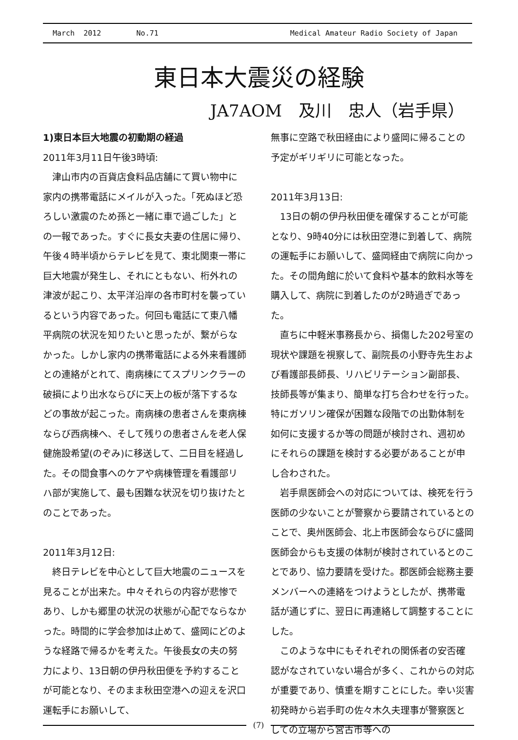March 2012 No.71 Medical Amateur Radio Society of Japan
東日本大震災の経験
JA7AOM　及川　忠人（岩手県）
1)東日本巨大地震の初動期の経過
2011年3月11日午後3時頃:
津山市内の百貨店食料品店舗にて買い物中に家内の携帯電話にメイルが入った。「死ぬほど恐ろしい激震のため孫と一緒に車で過ごした」との一報であった。すぐに長女夫妻の住居に帰り、午後４時半頃からテレビを見て、東北関東一帯に巨大地震が発生し、それにともない、桁外れの津波が起こり、太平洋沿岸の各市町村を襲っているという内容であった。何回も電話にて東八幡平病院の状況を知りたいと思ったが、繋がらなかった。しかし家内の携帯電話による外来看護師との連絡がとれて、南病棟にてスプリンクラーの破損により出水ならびに天上の板が落下するなどの事故が起こった。南病棟の患者さんを東病棟ならび西病棟へ、そして残りの患者さんを老人保健施設希望(のぞみ)に移送して、二日目を経過した。その間食事へのケアや病棟管理を看護部リハ部が実施して、最も困難な状況を切り抜けたとのことであった。
2011年3月12日:
終日テレビを中心として巨大地震のニュースを見ることが出来た。中々それらの内容が悲惨であり、しかも郷里の状況の状態が心配でならなかった。時間的に学会参加は止めて、盛岡にどのような経路で帰るかを考えた。午後長女の夫の努力により、13日朝の伊丹秋田便を予約することが可能となり、そのまま秋田空港への迎えを沢口運転手にお願いして、
無事に空路で秋田経由により盛岡に帰ることの予定がギリギリに可能となった。
2011年3月13日:
13日の朝の伊丹秋田便を確保することが可能となり、9時40分には秋田空港に到着して、病院の運転手にお願いして、盛岡経由で病院に向かった。その間角館に於いて食料や基本的飲料水等を購入して、病院に到着したのが2時過ぎであった。
直ちに中軽米事務長から、損傷した202号室の現状や課題を視察して、副院長の小野寺先生および看護部長師長、リハビリテーション副部長、技師長等が集まり、簡単な打ち合わせを行った。特にガソリン確保が困難な段階での出勤体制を如何に支援するか等の問題が検討され、週初めにそれらの課題を検討する必要があることが申し合わされた。
岩手県医師会への対応については、検死を行う医師の少ないことが警察から要請されているとのことで、奥州医師会、北上市医師会ならびに盛岡医師会からも支援の体制が検討されているとのことであり、協力要請を受けた。郡医師会総務主要メンバーへの連絡をつけようとしたが、携帯電話が通じずに、翌日に再連絡して調整することにした。
このような中にもそれぞれの関係者の安否確認がなされていない場合が多く、これからの対応が重要であり、慎重を期すことにした。幸い災害初発時から岩手町の佐々木久夫理事が警察医としての立場から宮古市等への
(7)